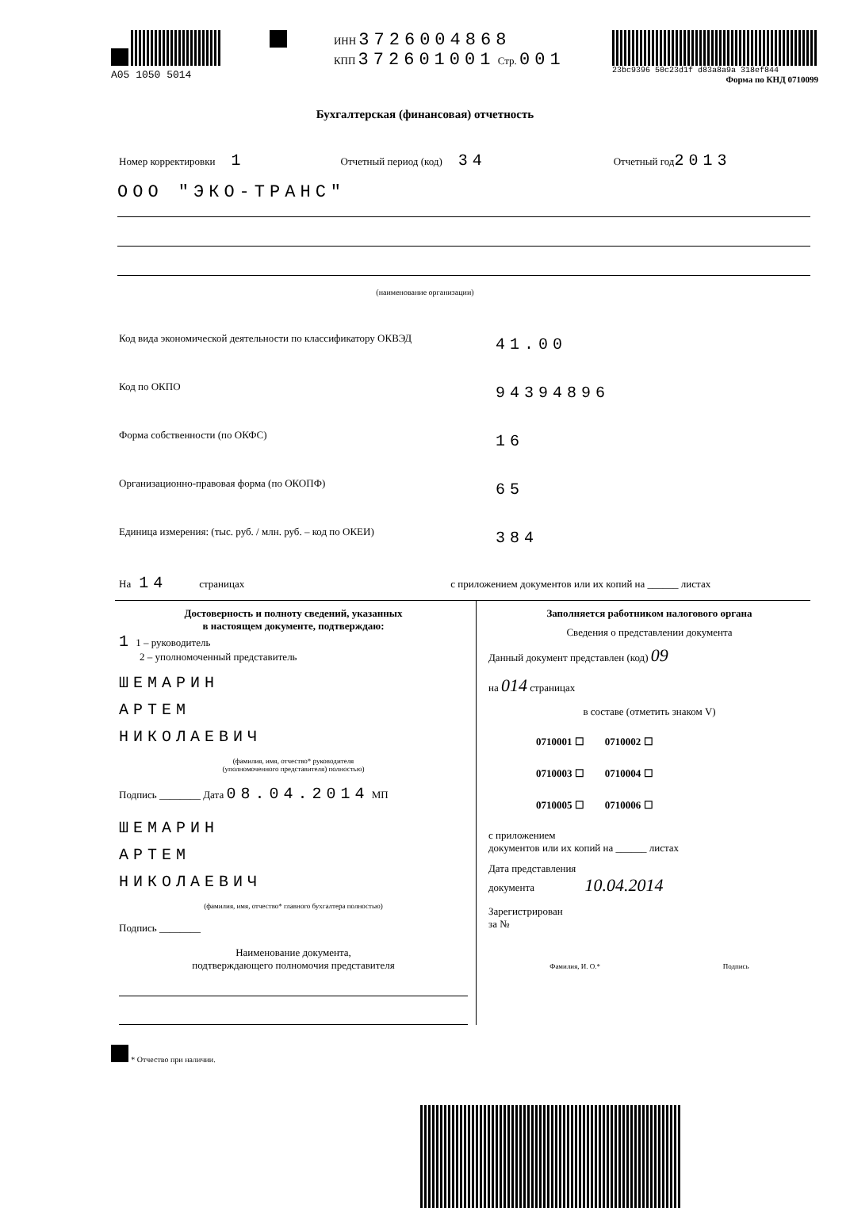A05 1050 5014 ИНН 3726004868
КПП 372601001 Стр. 001
23bc9396 50c23d1f d83a8a9a 318ef844
Форма по КНД 0710099
Бухгалтерская (финансовая) отчетность
Номер корректировки 1 Отчетный период (код) 34 Отчетный год 2013
ООО "ЭКО-ТРАНС"
(наименование организации)
Код вида экономической деятельности по классификатору ОКВЭД 41.00
Код по ОКПО 94394896
Форма собственности (по ОКФС) 16
Организационно-правовая форма (по ОКОПФ) 65
Единица измерения: (тыс. руб. / млн. руб. – код по ОКЕИ) 384
На 14 страницах с приложением документов или их копий на ______ листах
Достоверность и полноту сведений, указанных
в настоящем документе, подтверждаю:
1 1 – руководитель
2 – уполномоченный представитель
ШЕМАРИН
АРТЕМ
НИКОЛАЕВИЧ
(фамилия, имя, отчество* руководителя
(уполномоченного представителя) полностью)
Подпись ________ Дата 08.04.2014 МП
ШЕМАРИН
АРТЕМ
НИКОЛАЕВИЧ
(фамилия, имя, отчество* главного бухгалтера полностью)
Подпись ________
Наименование документа,
подтверждающего полномочия представителя
Заполняется работником налогового органа
Сведения о представлении документа
Данный документ представлен (код) 09
на 014 страницах
в составе (отметить знаком V)
0710001 ☐ 0710002 ☐
0710003 ☐ 0710004 ☐
0710005 ☐ 0710006 ☐
с приложением
документов или их копий на ______ листах
Дата представления
документа 10.04.2014
Зарегистрирован
за №
Фамилия, И. О.* Подпись
* Отчество при наличии.